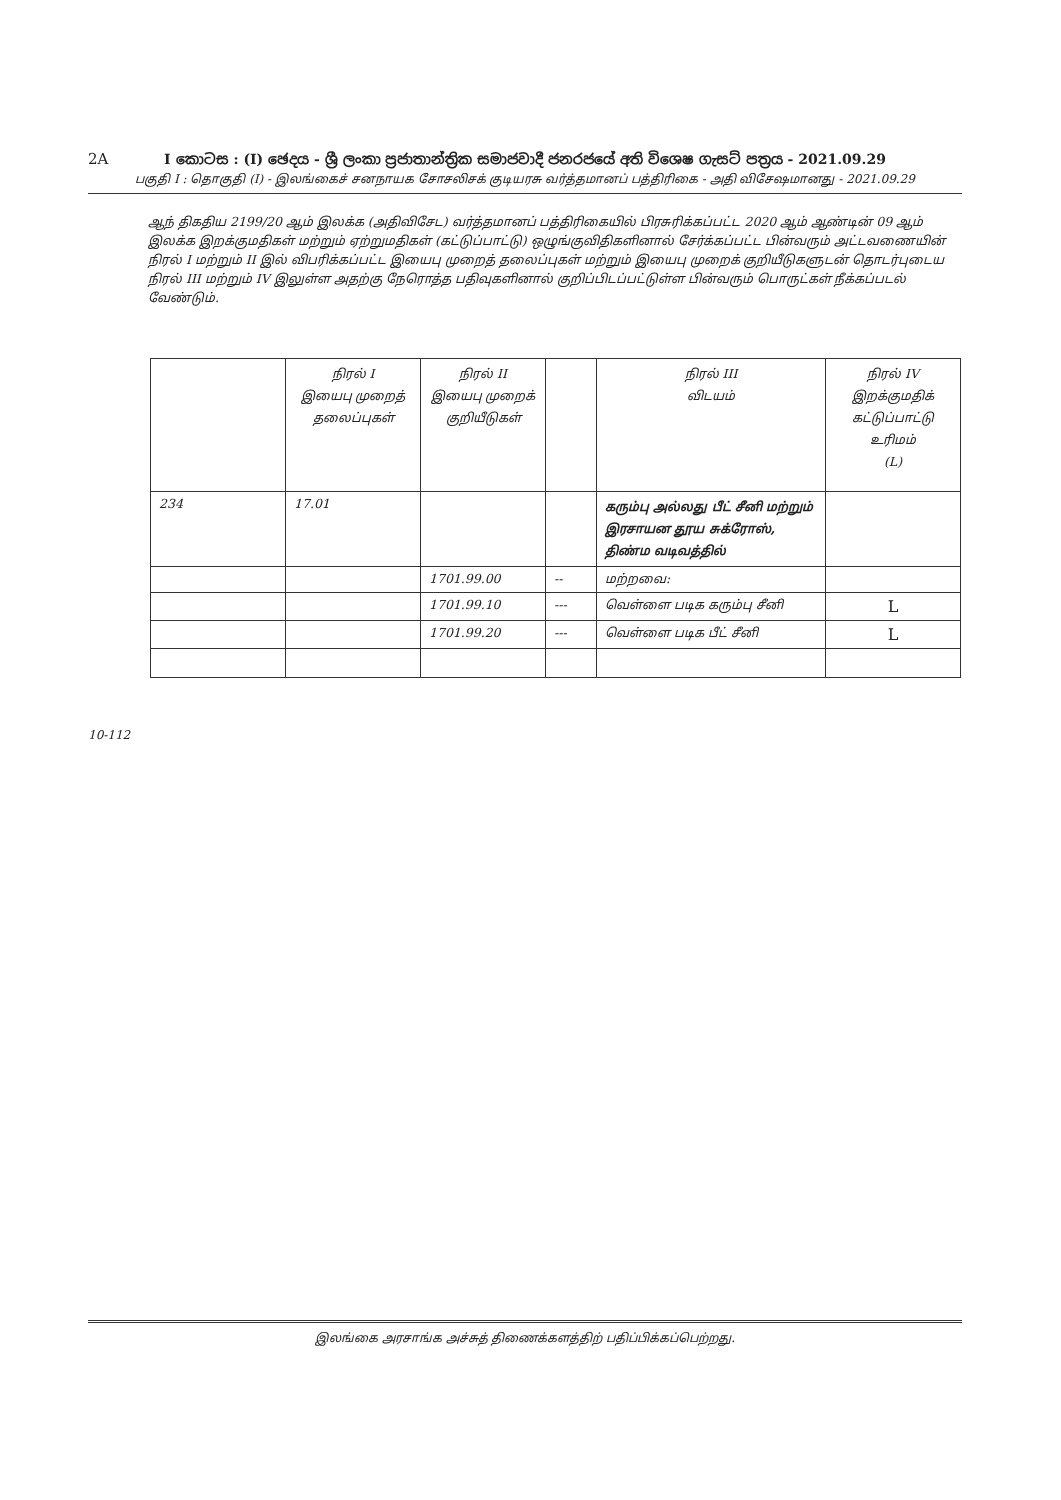2A
I කොටස : (I) ඡෙදය - ශ්‍රී ලංකා ප්‍රජාතාන්ත්‍රික සමාජවාදී ජනරජයේ අති විශෙෂ ගැසට් පත්‍රය - 2021.09.29
பகுதி I : தொகுதி (I) - இலங்கைச் சனநாயக சோசலிசக் குடியரசு வர்த்தமானப் பத்திரிகை - அதி விசேஷமானது - 2021.09.29
ஆந் திகதிய 2199/20 ஆம் இலக்க (அதிவிசேட) வர்த்தமானப் பத்திரிகையில் பிரசுரிக்கப்பட்ட 2020 ஆம் ஆண்டின் 09 ஆம் இலக்க இறக்குமதிகள் மற்றும் ஏற்றுமதிகள் (கட்டுப்பாட்டு) ஒழுங்குவிதிகளினால் சேர்க்கப்பட்ட பின்வரும் அட்டவணையின் நிரல் I மற்றும் II இல் விபரிக்கப்பட்ட இயைபு முறைத் தலைப்புகள் மற்றும் இயைபு முறைக் குறியீடுகளுடன் தொடர்புடைய நிரல் III மற்றும் IV இலுள்ள அதற்கு நேரொத்த பதிவுகளினால் குறிப்பிடப்பட்டுள்ள பின்வரும் பொருட்கள் நீக்கப்படல் வேண்டும்.
| | நிரல் I இயைபு முறைத் தலைப்புகள் | நிரல் II இயைபு முறைக் குறியீடுகள் | | நிரல் III விடயம் | நிரல் IV இறக்குமதிக் கட்டுப்பாட்டு உரிமம் (L) |
| --- | --- | --- | --- | --- | --- |
| 234 | 17.01 | | | கரும்பு அல்லது பீட் சீனி மற்றும் இரசாயன தூய சுக்ரோஸ், திண்ம வடிவத்தில் | |
| | | 1701.99.00 | -- | மற்றவை: | |
| | | 1701.99.10 | --- | வெள்ளை படிக கரும்பு சீனி | L |
| | | 1701.99.20 | --- | வெள்ளை படிக பீட் சீனி | L |
10-112
இலங்கை அரசாங்க அச்சுத் திணைக்களத்திற் பதிப்பிக்கப்பெற்றது.